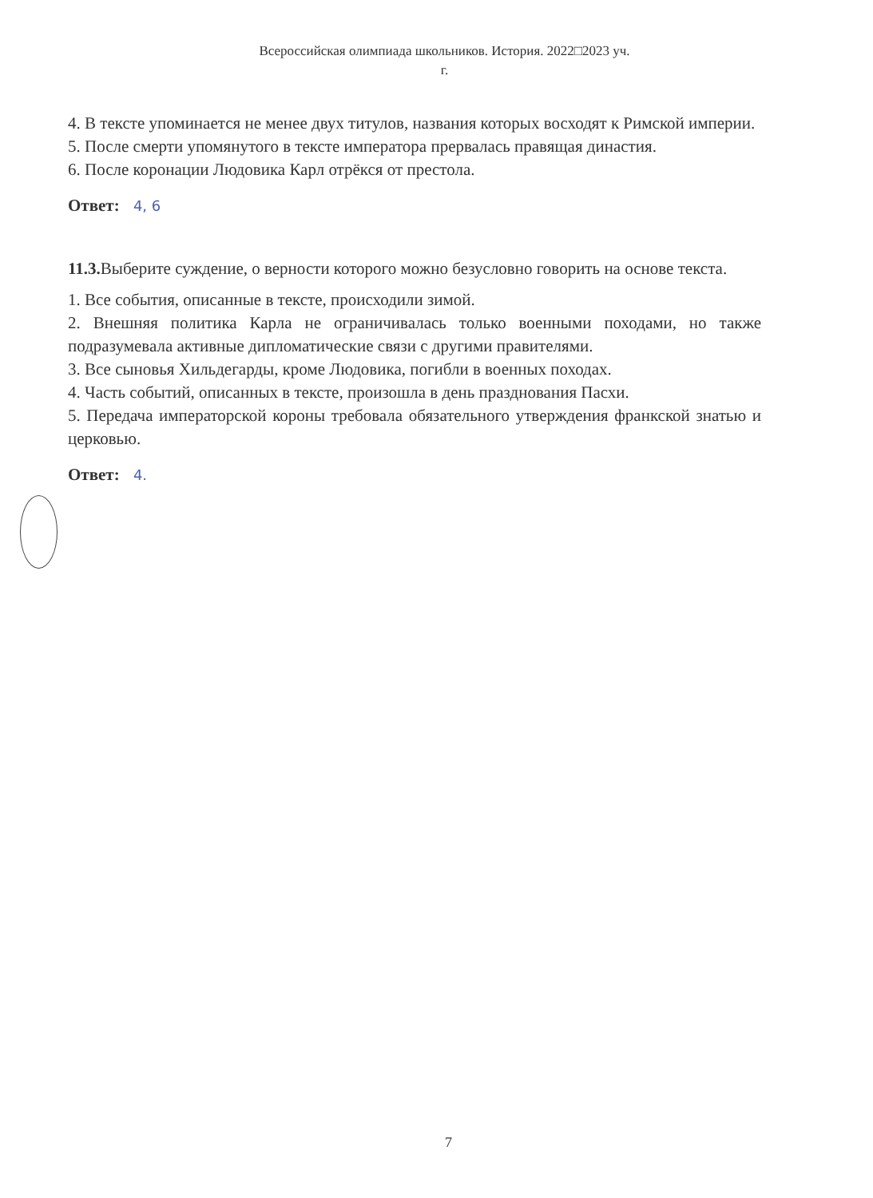Всероссийская олимпиада школьников. История. 2022□2023 уч.
г.
4. В тексте упоминается не менее двух титулов, названия которых восходят к Римской империи.
5. После смерти упомянутого в тексте императора прервалась правящая династия.
6. После коронации Людовика Карл отрёкся от престола.
Ответ: 4, 6
11.3. Выберите суждение, о верности которого можно безусловно говорить на основе текста.
1. Все события, описанные в тексте, происходили зимой.
2. Внешняя политика Карла не ограничивалась только военными походами, но также подразумевала активные дипломатические связи с другими правителями.
3. Все сыновья Хильдегарды, кроме Людовика, погибли в военных походах.
4. Часть событий, описанных в тексте, произошла в день празднования Пасхи.
5. Передача императорской короны требовала обязательного утверждения франкской знатью и церковью.
Ответ: 4.
7